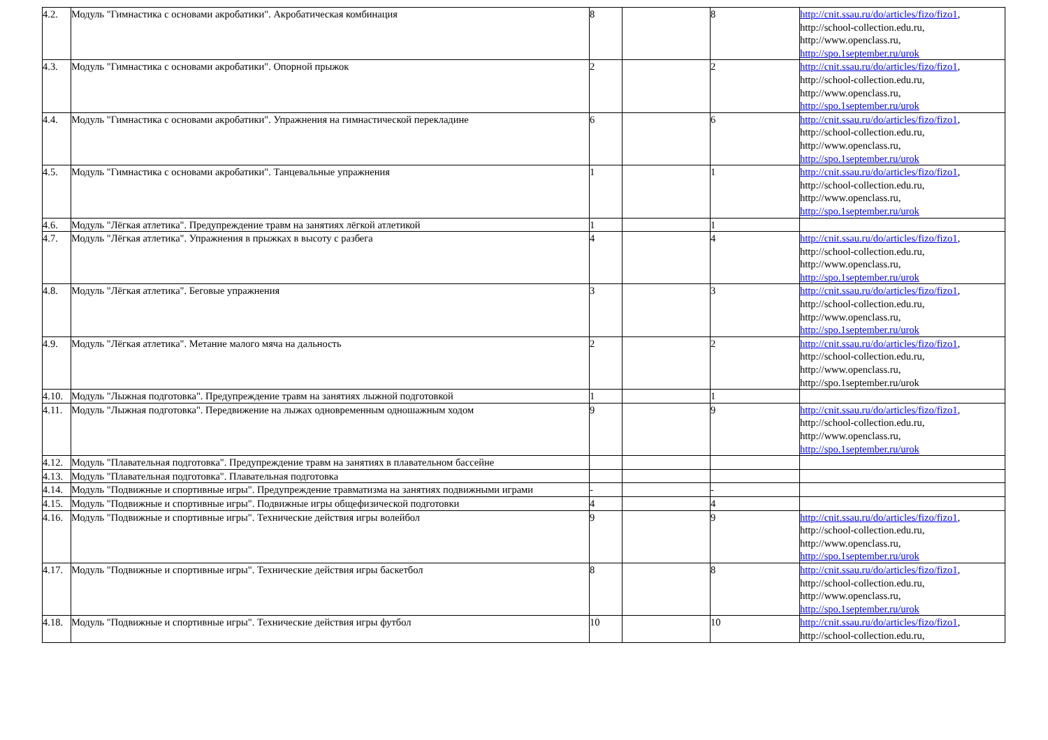| 4.2. | Модуль "Гимнастика с основами акробатики". Акробатическая комбинация | 8 | | 8 | http://cnit.ssau.ru/do/articles/fizo/fizo1 , http://school-collection.edu.ru, http://www.openclass.ru, http://spo.1september.ru/urok |
| 4.3. | Модуль "Гимнастика с основами акробатики". Опорной прыжок | 2 | | 2 | http://cnit.ssau.ru/do/articles/fizo/fizo1 , http://school-collection.edu.ru, http://www.openclass.ru, http://spo.1september.ru/urok |
| 4.4. | Модуль "Гимнастика с основами акробатики". Упражнения на гимнастической перекладине | 6 | | 6 | http://cnit.ssau.ru/do/articles/fizo/fizo1 , http://school-collection.edu.ru, http://www.openclass.ru, http://spo.1september.ru/urok |
| 4.5. | Модуль "Гимнастика с основами акробатики". Танцевальные упражнения | 1 | | 1 | http://cnit.ssau.ru/do/articles/fizo/fizo1 , http://school-collection.edu.ru, http://www.openclass.ru, http://spo.1september.ru/urok |
| 4.6. | Модуль "Лёгкая атлетика". Предупреждение травм на занятиях лёгкой атлетикой | 1 | | 1 | |
| 4.7. | Модуль "Лёгкая атлетика". Упражнения в прыжках в высоту с разбега | 4 | | 4 | http://cnit.ssau.ru/do/articles/fizo/fizo1 , http://school-collection.edu.ru, http://www.openclass.ru, http://spo.1september.ru/urok |
| 4.8. | Модуль "Лёгкая атлетика". Беговые упражнения | 3 | | 3 | http://cnit.ssau.ru/do/articles/fizo/fizo1 , http://school-collection.edu.ru, http://www.openclass.ru, http://spo.1september.ru/urok |
| 4.9. | Модуль "Лёгкая атлетика". Метание малого мяча на дальность | 2 | | 2 | http://cnit.ssau.ru/do/articles/fizo/fizo1 , http://school-collection.edu.ru, http://www.openclass.ru, http://spo.1september.ru/urok |
| 4.10. | Модуль "Лыжная подготовка". Предупреждение травм на занятиях лыжной подготовкой | 1 | | 1 | |
| 4.11. | Модуль "Лыжная подготовка". Передвижение на лыжах одновременным одношажным ходом | 9 | | 9 | http://cnit.ssau.ru/do/articles/fizo/fizo1 , http://school-collection.edu.ru, http://www.openclass.ru, http://spo.1september.ru/urok |
| 4.12. | Модуль "Плавательная подготовка". Предупреждение травм на занятиях в плавательном бассейне | | | | |
| 4.13. | Модуль "Плавательная подготовка". Плавательная подготовка | | | | |
| 4.14. | Модуль "Подвижные и спортивные игры". Предупреждение травматизма на занятиях подвижными играми | - | | - | |
| 4.15. | Модуль "Подвижные и спортивные игры". Подвижные игры общефизической подготовки | 4 | | 4 | |
| 4.16. | Модуль "Подвижные и спортивные игры". Технические действия игры волейбол | 9 | | 9 | http://cnit.ssau.ru/do/articles/fizo/fizo1 , http://school-collection.edu.ru, http://www.openclass.ru, http://spo.1september.ru/urok |
| 4.17. | Модуль "Подвижные и спортивные игры". Технические действия игры баскетбол | 8 | | 8 | http://cnit.ssau.ru/do/articles/fizo/fizo1 , http://school-collection.edu.ru, http://www.openclass.ru, http://spo.1september.ru/urok |
| 4.18. | Модуль "Подвижные и спортивные игры". Технические действия игры футбол | 10 | | 10 | http://cnit.ssau.ru/do/articles/fizo/fizo1 , http://school-collection.edu.ru, |